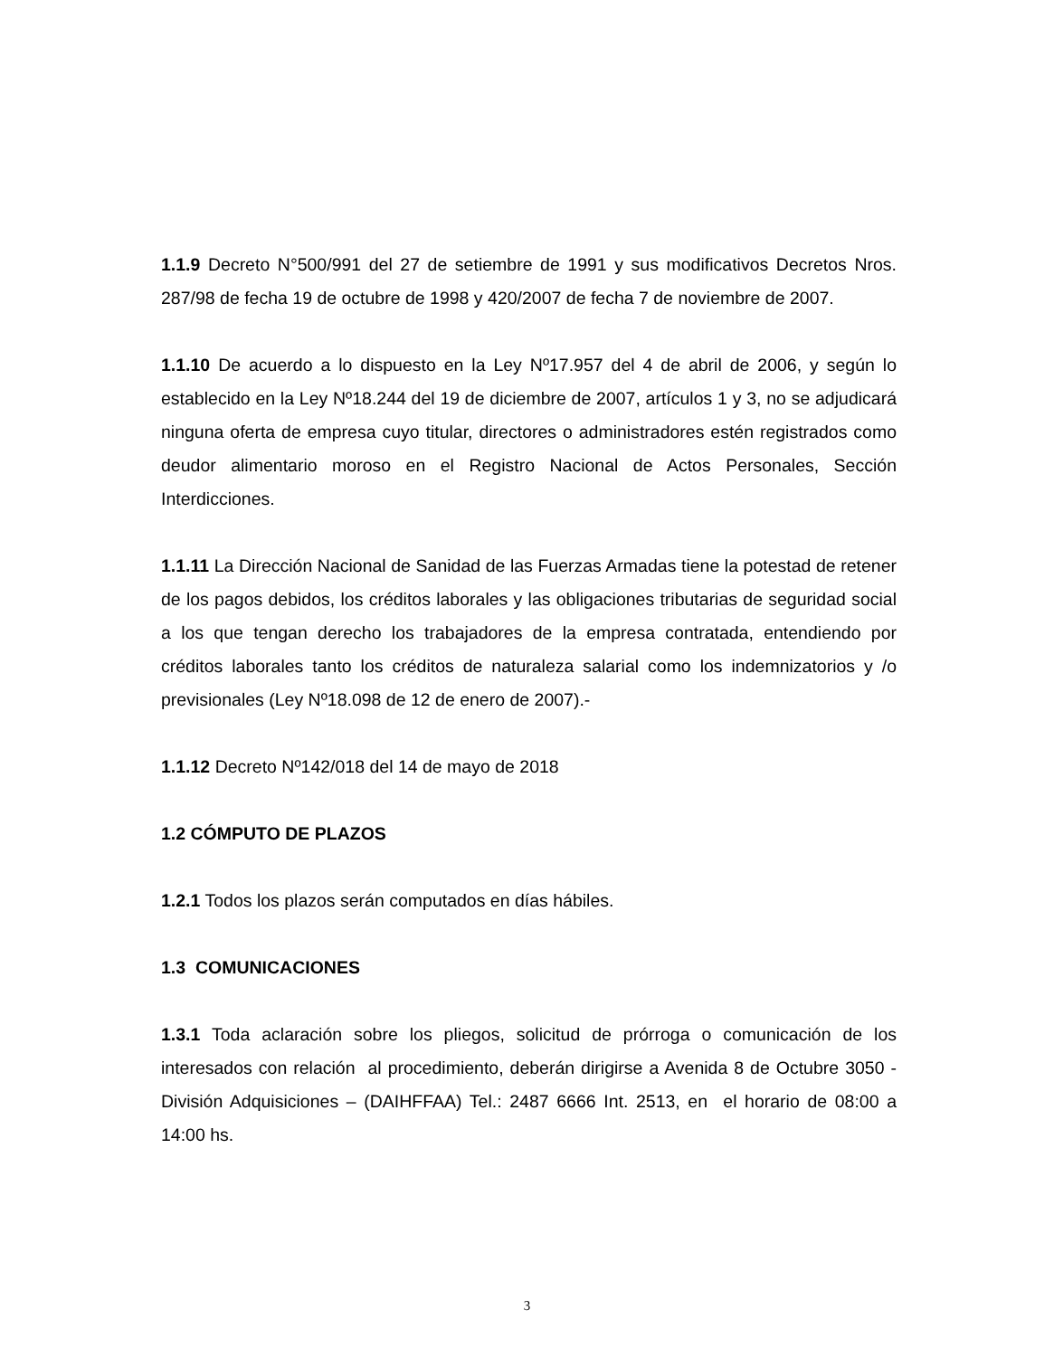1.1.9 Decreto N°500/991 del 27 de setiembre de 1991 y sus modificativos Decretos Nros. 287/98 de fecha 19 de octubre de 1998 y 420/2007 de fecha 7 de noviembre de 2007.
1.1.10 De acuerdo a lo dispuesto en la Ley Nº17.957 del 4 de abril de 2006, y según lo establecido en la Ley Nº18.244 del 19 de diciembre de 2007, artículos 1 y 3, no se adjudicará ninguna oferta de empresa cuyo titular, directores o administradores estén registrados como deudor alimentario moroso en el Registro Nacional de Actos Personales, Sección Interdicciones.
1.1.11 La Dirección Nacional de Sanidad de las Fuerzas Armadas tiene la potestad de retener de los pagos debidos, los créditos laborales y las obligaciones tributarias de seguridad social a los que tengan derecho los trabajadores de la empresa contratada, entendiendo por créditos laborales tanto los créditos de naturaleza salarial como los indemnizatorios y /o previsionales (Ley Nº18.098 de 12 de enero de 2007).-
1.1.12 Decreto Nº142/018 del 14 de mayo de 2018
1.2 CÓMPUTO DE PLAZOS
1.2.1 Todos los plazos serán computados en días hábiles.
1.3 COMUNICACIONES
1.3.1 Toda aclaración sobre los pliegos, solicitud de prórroga o comunicación de los interesados con relación al procedimiento, deberán dirigirse a Avenida 8 de Octubre 3050 - División Adquisiciones – (DAIHFFAA) Tel.: 2487 6666 Int. 2513, en el horario de 08:00 a 14:00 hs.
3